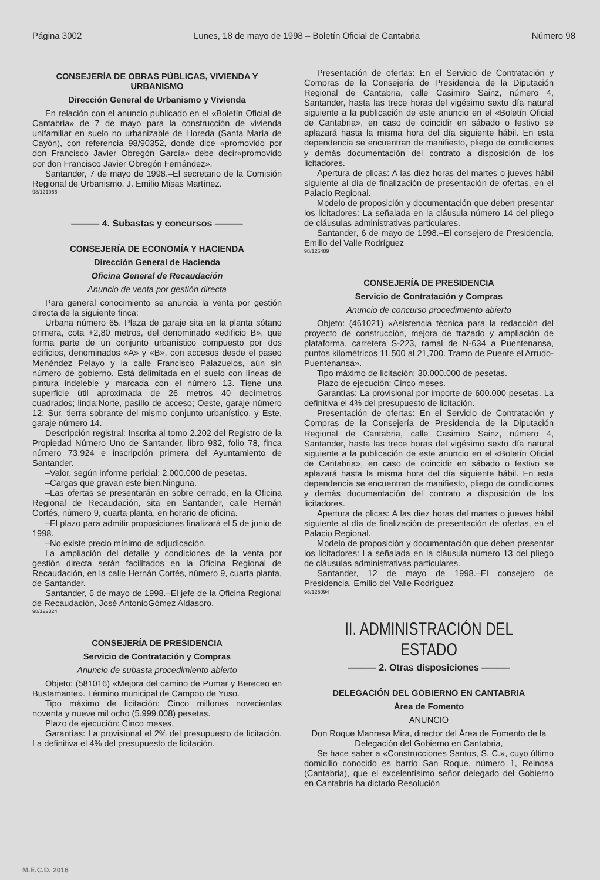Página 3002 Lunes, 18 de mayo de 1998 – Boletín Oficial de Cantabria Número 98
CONSEJERÍA DE OBRAS PÚBLICAS, VIVIENDA Y URBANISMO
Dirección General de Urbanismo y Vivienda
En relación con el anuncio publicado en el «Boletín Oficial de Cantabria» de 7 de mayo para la construcción de vivienda unifamiliar en suelo no urbanizable de Lloreda (Santa María de Cayón), con referencia 98/90352, donde dice «promovido por don Francisco Javier Obregón García» debe decir«promovido por don Francisco Javier Obregón Fernández».
Santander, 7 de mayo de 1998.–El secretario de la Comisión Regional de Urbanismo, J. Emilio Misas Martínez.
98/121066
——— 4. Subastas y concursos ———
CONSEJERÍA DE ECONOMÍA Y HACIENDA
Dirección General de Hacienda
Oficina General de Recaudación
Anuncio de venta por gestión directa
Para general conocimiento se anuncia la venta por gestión directa de la siguiente finca:
Urbana número 65. Plaza de garaje sita en la planta sótano primera, cota +2,80 metros, del denominado «edificio B», que forma parte de un conjunto urbanístico compuesto por dos edificios, denominados «A» y «B», con accesos desde el paseo Menéndez Pelayo y la calle Francisco Palazuelos, aún sin número de gobierno. Está delimitada en el suelo con líneas de pintura indeleble y marcada con el número 13. Tiene una superficie útil aproximada de 26 metros 40 decímetros cuadrados; linda:Norte, pasillo de acceso; Oeste, garaje número 12; Sur, tierra sobrante del mismo conjunto urbanístico, y Este, garaje número 14.
Descripción registral: Inscrita al tomo 2.202 del Registro de la Propiedad Número Uno de Santander, libro 932, folio 78, finca número 73.924 e inscripción primera del Ayuntamiento de Santander.
–Valor, según informe pericial: 2.000.000 de pesetas.
–Cargas que gravan este bien:Ninguna.
–Las ofertas se presentarán en sobre cerrado, en la Oficina Regional de Recaudación, sita en Santander, calle Hernán Cortés, número 9, cuarta planta, en horario de oficina.
–El plazo para admitir proposiciones finalizará el 5 de junio de 1998.
–No existe precio mínimo de adjudicación.
La ampliación del detalle y condiciones de la venta por gestión directa serán facilitados en la Oficina Regional de Recaudación, en la calle Hernán Cortés, número 9, cuarta planta, de Santander.
Santander, 6 de mayo de 1998.–El jefe de la Oficina Regional de Recaudación, José AntonioGómez Aldasoro.
98/122324
CONSEJERÍA DE PRESIDENCIA
Servicio de Contratación y Compras
Anuncio de subasta procedimiento abierto
Objeto: (581016) «Mejora del camino de Pumar y Bereceo en Bustamante». Término municipal de Campoo de Yuso.
Tipo máximo de licitación: Cinco millones novecientas noventa y nueve mil ocho (5.999.008) pesetas.
Plazo de ejecución: Cinco meses.
Garantías: La provisional el 2% del presupuesto de licitación. La definitiva el 4% del presupuesto de licitación.
Presentación de ofertas: En el Servicio de Contratación y Compras de la Consejería de Presidencia de la Diputación Regional de Cantabria, calle Casimiro Sainz, número 4, Santander, hasta las trece horas del vigésimo sexto día natural siguiente a la publicación de este anuncio en el «Boletín Oficial de Cantabria», en caso de coincidir en sábado o festivo se aplazará hasta la misma hora del día siguiente hábil. En esta dependencia se encuentran de manifiesto, pliego de condiciones y demás documentación del contrato a disposición de los licitadores.
Apertura de plicas: A las diez horas del martes o jueves hábil siguiente al día de finalización de presentación de ofertas, en el Palacio Regional.
Modelo de proposición y documentación que deben presentar los licitadores: La señalada en la cláusula número 14 del pliego de cláusulas administrativas particulares.
Santander, 6 de mayo de 1998.–El consejero de Presidencia, Emilio del Valle Rodríguez
98/125489
CONSEJERÍA DE PRESIDENCIA
Servicio de Contratación y Compras
Anuncio de concurso procedimiento abierto
Objeto: (461021) «Asistencia técnica para la redacción del proyecto de construcción, mejora de trazado y ampliación de plataforma, carretera S-223, ramal de N-634 a Puentenansa, puntos kilométricos 11,500 al 21,700. Tramo de Puente el Arrudo-Puentenansa».
Tipo máximo de licitación: 30.000.000 de pesetas.
Plazo de ejecución: Cinco meses.
Garantías: La provisional por importe de 600.000 pesetas. La definitiva el 4% del presupuesto de licitación.
Presentación de ofertas: En el Servicio de Contratación y Compras de la Consejería de Presidencia de la Diputación Regional de Cantabria, calle Casimiro Sainz, número 4, Santander, hasta las trece horas del vigésimo sexto día natural siguiente a la publicación de este anuncio en el «Boletín Oficial de Cantabria», en caso de coincidir en sábado o festivo se aplazará hasta la misma hora del día siguiente hábil. En esta dependencia se encuentran de manifiesto, pliego de condiciones y demás documentación del contrato a disposición de los licitadores.
Apertura de plicas: A las diez horas del martes o jueves hábil siguiente al día de finalización de presentación de ofertas, en el Palacio Regional.
Modelo de proposición y documentación que deben presentar los licitadores: La señalada en la cláusula número 13 del pliego de cláusulas administrativas particulares.
Santander, 12 de mayo de 1998.–El consejero de Presidencia, Emilio del Valle Rodríguez
98/125094
II. ADMINISTRACIÓN DEL ESTADO
——— 2. Otras disposiciones ———
DELEGACIÓN DEL GOBIERNO EN CANTABRIA
Área de Fomento
ANUNCIO
Don Roque Manresa Mira, director del Área de Fomento de la Delegación del Gobierno en Cantabria,
Se hace saber a «Construcciones Santos, S. C.», cuyo último domicilio conocido es barrio San Roque, número 1, Reinosa (Cantabria), que el excelentísimo señor delegado del Gobierno en Cantabria ha dictado Resolución
M.E.C.D. 2016